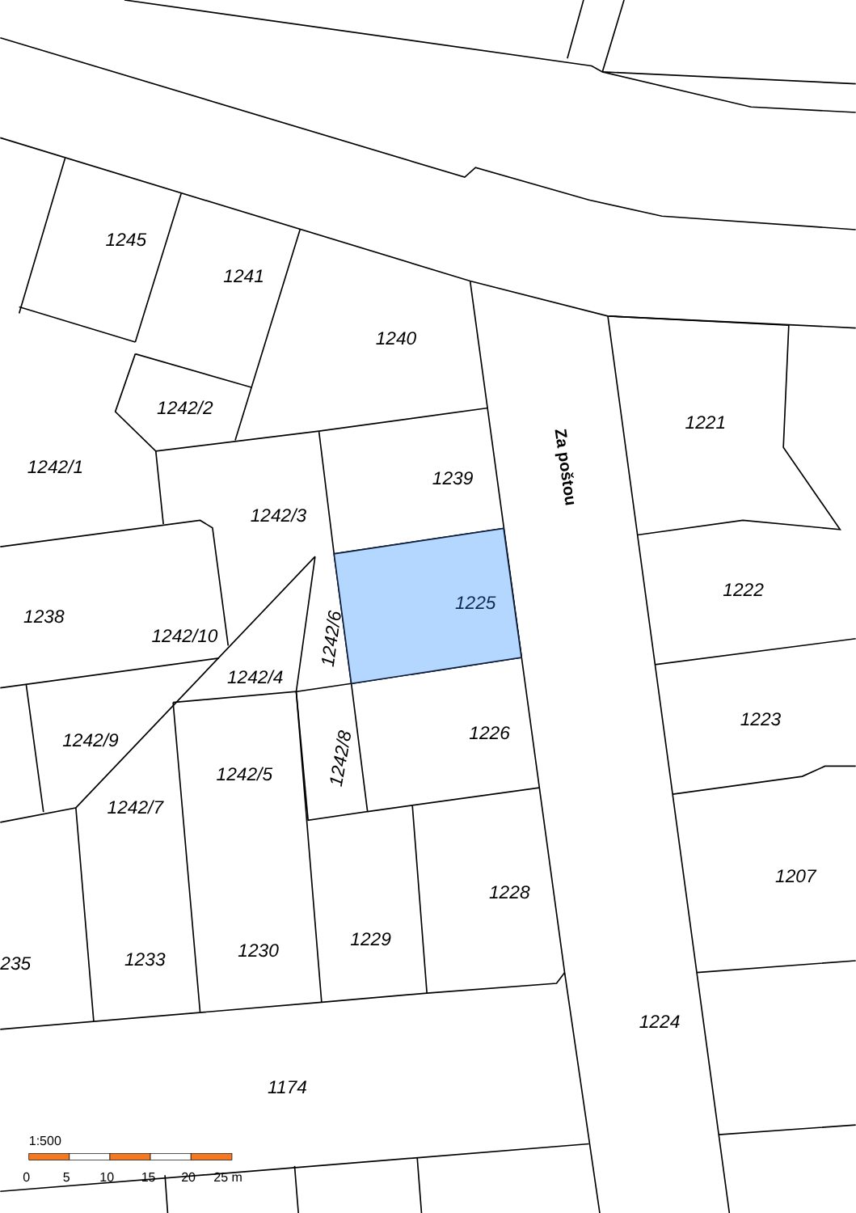1245
1241
1240
1242/2
1242/1
1239
1221
1242/3
1238
1242/10
1225
1222
1242/4
1242/9
1226
1223
1242/5
1242/7
1207
1228
1229
1230
1233
235
1224
1174
1242/6
1242/8
Za poštou
1:500
0
5
10
15
20
25 m